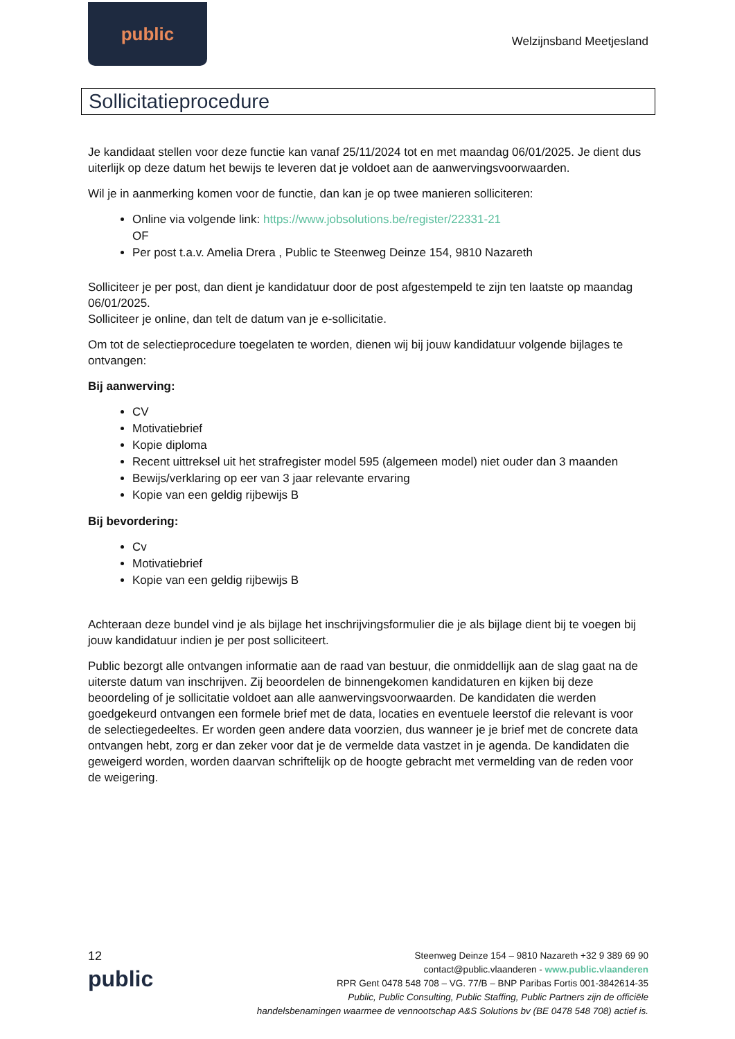public
Welzijnsband Meetjesland
Sollicitatieprocedure
Je kandidaat stellen voor deze functie kan vanaf 25/11/2024 tot en met maandag 06/01/2025. Je dient dus uiterlijk op deze datum het bewijs te leveren dat je voldoet aan de aanwervingsvoorwaarden.
Wil je in aanmerking komen voor de functie, dan kan je op twee manieren solliciteren:
Online via volgende link: https://www.jobsolutions.be/register/22331-21
OF
Per post t.a.v. Amelia Drera , Public te Steenweg Deinze 154, 9810 Nazareth
Solliciteer je per post, dan dient je kandidatuur door de post afgestempeld te zijn ten laatste op maandag 06/01/2025.
Solliciteer je online, dan telt de datum van je e-sollicitatie.
Om tot de selectieprocedure toegelaten te worden, dienen wij bij jouw kandidatuur volgende bijlages te ontvangen:
Bij aanwerving:
CV
Motivatiebrief
Kopie diploma
Recent uittreksel uit het strafregister model 595 (algemeen model) niet ouder dan 3 maanden
Bewijs/verklaring op eer van 3 jaar relevante ervaring
Kopie van een geldig rijbewijs B
Bij bevordering:
Cv
Motivatiebrief
Kopie van een geldig rijbewijs B
Achteraan deze bundel vind je als bijlage het inschrijvingsformulier die je als bijlage dient bij te voegen bij jouw kandidatuur indien je per post solliciteert.
Public bezorgt alle ontvangen informatie aan de raad van bestuur, die onmiddellijk aan de slag gaat na de uiterste datum van inschrijven. Zij beoordelen de binnengekomen kandidaturen en kijken bij deze beoordeling of je sollicitatie voldoet aan alle aanwervingsvoorwaarden. De kandidaten die werden goedgekeurd ontvangen een formele brief met de data, locaties en eventuele leerstof die relevant is voor de selectiegedeeltes. Er worden geen andere data voorzien, dus wanneer je je brief met de concrete data ontvangen hebt, zorg er dan zeker voor dat je de vermelde data vastzet in je agenda. De kandidaten die geweigerd worden, worden daarvan schriftelijk op de hoogte gebracht met vermelding van de reden voor de weigering.
12
public
Steenweg Deinze 154 – 9810 Nazareth +32 9 389 69 90
contact@public.vlaanderen - www.public.vlaanderen
RPR Gent 0478 548 708 – VG. 77/B – BNP Paribas Fortis 001-3842614-35
Public, Public Consulting, Public Staffing, Public Partners zijn de officiële
handelsbenamingen waarmee de vennootschap A&S Solutions bv (BE 0478 548 708) actief is.